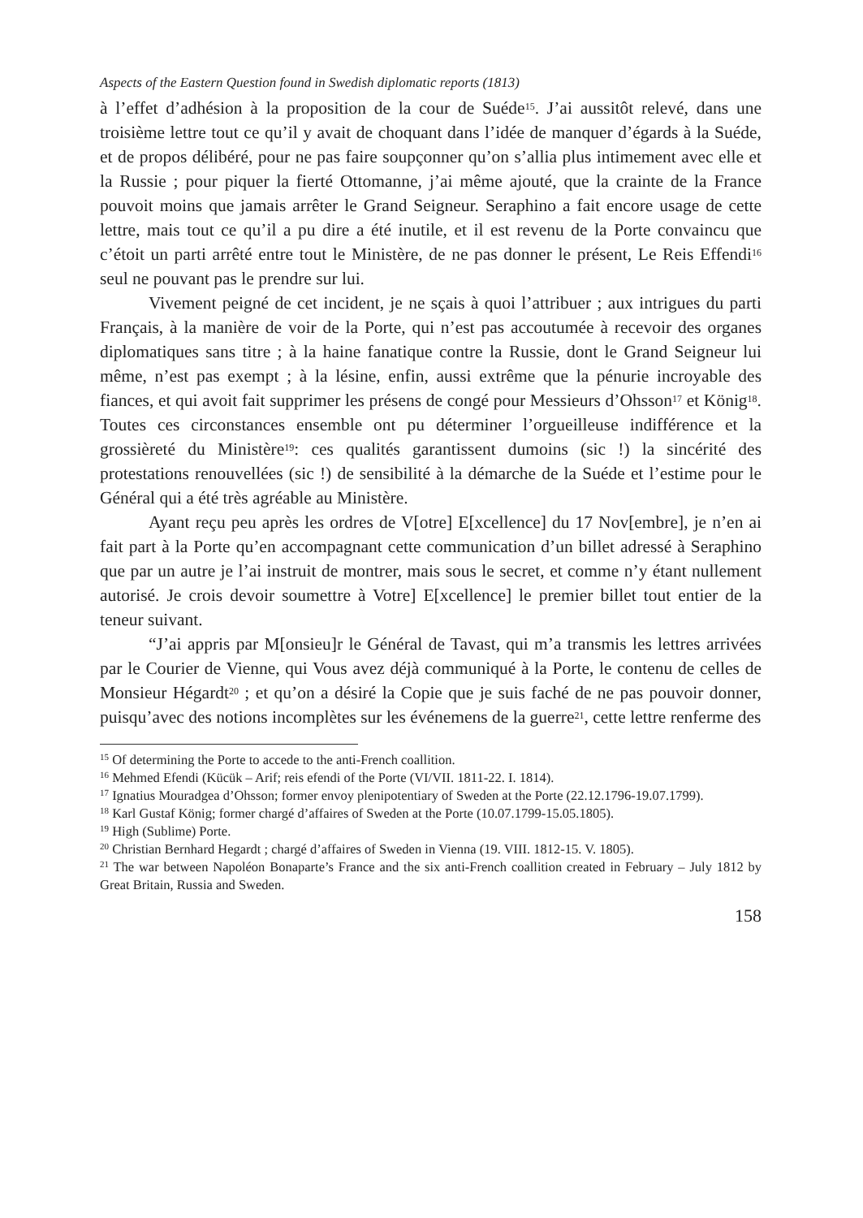Aspects of the Eastern Question found in Swedish diplomatic reports (1813)
à l’effet d’adhésion à la proposition de la cour de Suéde<sup>15</sup>. J’ai aussitôt relevé, dans une troisième lettre tout ce qu’il y avait de choquant dans l’idée de manquer d’égards à la Suéde, et de propos délibéré, pour ne pas faire soupçonner qu’on s’allia plus intimement avec elle et la Russie ; pour piquer la fierté Ottomanne, j’ai même ajouté, que la crainte de la France pouvoit moins que jamais arrêter le Grand Seigneur. Seraphino a fait encore usage de cette lettre, mais tout ce qu’il a pu dire a été inutile, et il est revenu de la Porte convaincu que c’étoit un parti arrêté entre tout le Ministère, de ne pas donner le présent, Le Reis Effendi<sup>16</sup> seul ne pouvant pas le prendre sur lui.
Vivement peigné de cet incident, je ne sçais à quoi l’attribuer ; aux intrigues du parti Français, à la manière de voir de la Porte, qui n’est pas accoutumée à recevoir des organes diplomatiques sans titre ; à la haine fanatique contre la Russie, dont le Grand Seigneur lui même, n’est pas exempt ; à la lésine, enfin, aussi extrême que la pénurie incroyable des fiances, et qui avoit fait supprimer les présens de congé pour Messieurs d’Ohsson<sup>17</sup> et König<sup>18</sup>. Toutes ces circonstances ensemble ont pu déterminer l’orgueilleuse indifférence et la grossièreté du Ministère<sup>19</sup>: ces qualités garantissent dumoins (sic !) la sincérité des protestations renouvellées (sic !) de sensibilité à la démarche de la Suéde et l’estime pour le Général qui a été très agréable au Ministère.
Ayant reçu peu après les ordres de V[otre] E[xcellence] du 17 Nov[embre], je n’en ai fait part à la Porte qu’en accompagnant cette communication d’un billet adressé à Seraphino que par un autre je l’ai instruit de montrer, mais sous le secret, et comme n’y étant nullement autorisé. Je crois devoir soumettre à Votre] E[xcellence] le premier billet tout entier de la teneur suivant.
“J’ai appris par M[onsieu]r le Général de Tavast, qui m’a transmis les lettres arrivées par le Courier de Vienne, qui Vous avez déjà communiqué à la Porte, le contenu de celles de Monsieur Hégardt<sup>20</sup> ; et qu’on a désiré la Copie que je suis faché de ne pas pouvoir donner, puisqu’avec des notions incomplètes sur les événemens de la guerre<sup>21</sup>, cette lettre renferme des
<sup>15</sup> Of determining the Porte to accede to the anti-French coallition.
<sup>16</sup> Mehmed Efendi (Kücük – Arif; reis efendi of the Porte (VI/VII. 1811-22. I. 1814).
<sup>17</sup> Ignatius Mouradgea d’Ohsson; former envoy plenipotentiary of Sweden at the Porte (22.12.1796-19.07.1799).
<sup>18</sup> Karl Gustaf König; former chargé d’affaires of Sweden at the Porte (10.07.1799-15.05.1805).
<sup>19</sup> High (Sublime) Porte.
<sup>20</sup> Christian Bernhard Hegardt ; chargé d’affaires of Sweden in Vienna (19. VIII. 1812-15. V. 1805).
<sup>21</sup> The war between Napoléon Bonaparte’s France and the six anti-French coallition created in February – July 1812 by Great Britain, Russia and Sweden.
158